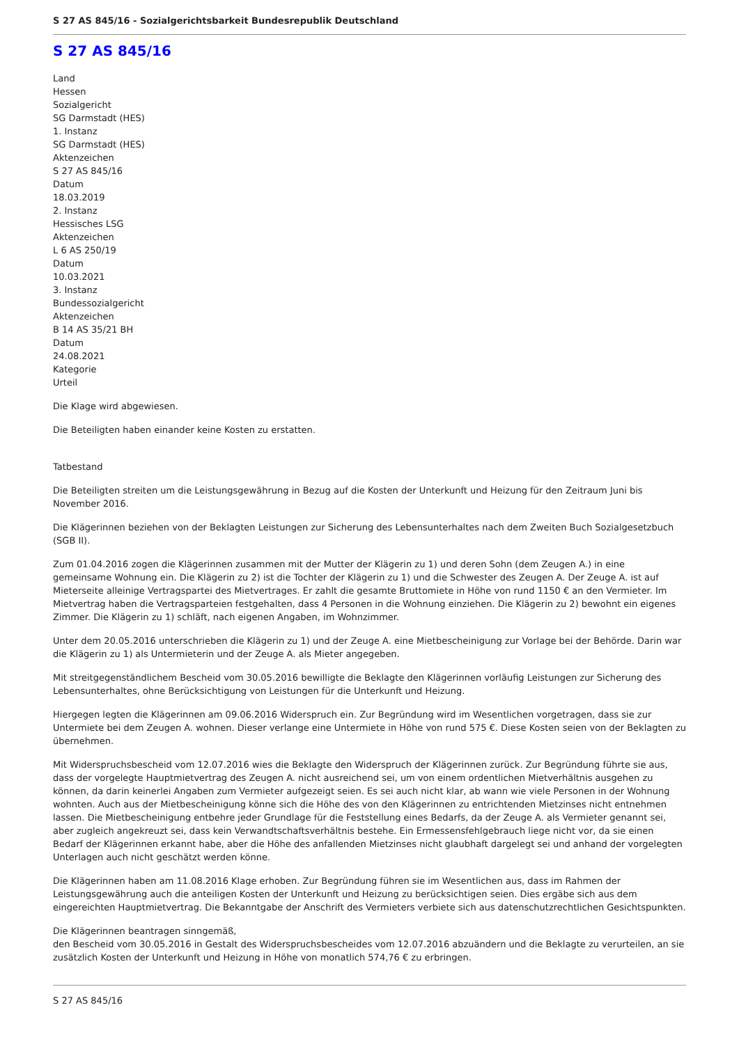S 27 AS 845/16 - Sozialgerichtsbarkeit Bundesrepublik Deutschland
S 27 AS 845/16
Land
Hessen
Sozialgericht
SG Darmstadt (HES)
1. Instanz
SG Darmstadt (HES)
Aktenzeichen
S 27 AS 845/16
Datum
18.03.2019
2. Instanz
Hessisches LSG
Aktenzeichen
L 6 AS 250/19
Datum
10.03.2021
3. Instanz
Bundessozialgericht
Aktenzeichen
B 14 AS 35/21 BH
Datum
24.08.2021
Kategorie
Urteil
Die Klage wird abgewiesen.
Die Beteiligten haben einander keine Kosten zu erstatten.
Tatbestand
Die Beteiligten streiten um die Leistungsgewährung in Bezug auf die Kosten der Unterkunft und Heizung für den Zeitraum Juni bis November 2016.
Die Klägerinnen beziehen von der Beklagten Leistungen zur Sicherung des Lebensunterhaltes nach dem Zweiten Buch Sozialgesetzbuch (SGB II).
Zum 01.04.2016 zogen die Klägerinnen zusammen mit der Mutter der Klägerin zu 1) und deren Sohn (dem Zeugen A.) in eine gemeinsame Wohnung ein. Die Klägerin zu 2) ist die Tochter der Klägerin zu 1) und die Schwester des Zeugen A. Der Zeuge A. ist auf Mieterseite alleinige Vertragspartei des Mietvertrages. Er zahlt die gesamte Bruttomiete in Höhe von rund 1150 € an den Vermieter. Im Mietvertrag haben die Vertragsparteien festgehalten, dass 4 Personen in die Wohnung einziehen. Die Klägerin zu 2) bewohnt ein eigenes Zimmer. Die Klägerin zu 1) schläft, nach eigenen Angaben, im Wohnzimmer.
Unter dem 20.05.2016 unterschrieben die Klägerin zu 1) und der Zeuge A. eine Mietbescheinigung zur Vorlage bei der Behörde. Darin war die Klägerin zu 1) als Untermieterin und der Zeuge A. als Mieter angegeben.
Mit streitgegenständlichem Bescheid vom 30.05.2016 bewilligte die Beklagte den Klägerinnen vorläufig Leistungen zur Sicherung des Lebensunterhaltes, ohne Berücksichtigung von Leistungen für die Unterkunft und Heizung.
Hiergegen legten die Klägerinnen am 09.06.2016 Widerspruch ein. Zur Begründung wird im Wesentlichen vorgetragen, dass sie zur Untermiete bei dem Zeugen A. wohnen. Dieser verlange eine Untermiete in Höhe von rund 575 €. Diese Kosten seien von der Beklagten zu übernehmen.
Mit Widerspruchsbescheid vom 12.07.2016 wies die Beklagte den Widerspruch der Klägerinnen zurück. Zur Begründung führte sie aus, dass der vorgelegte Hauptmietvertrag des Zeugen A. nicht ausreichend sei, um von einem ordentlichen Mietverhältnis ausgehen zu können, da darin keinerlei Angaben zum Vermieter aufgezeigt seien. Es sei auch nicht klar, ab wann wie viele Personen in der Wohnung wohnten. Auch aus der Mietbescheinigung könne sich die Höhe des von den Klägerinnen zu entrichtenden Mietzinses nicht entnehmen lassen. Die Mietbescheinigung entbehre jeder Grundlage für die Feststellung eines Bedarfs, da der Zeuge A. als Vermieter genannt sei, aber zugleich angekreuzt sei, dass kein Verwandtschaftsverhältnis bestehe. Ein Ermessensfehlgebrauch liege nicht vor, da sie einen Bedarf der Klägerinnen erkannt habe, aber die Höhe des anfallenden Mietzinses nicht glaubhaft dargelegt sei und anhand der vorgelegten Unterlagen auch nicht geschätzt werden könne.
Die Klägerinnen haben am 11.08.2016 Klage erhoben. Zur Begründung führen sie im Wesentlichen aus, dass im Rahmen der Leistungsgewährung auch die anteiligen Kosten der Unterkunft und Heizung zu berücksichtigen seien. Dies ergäbe sich aus dem eingereichten Hauptmietvertrag. Die Bekanntgabe der Anschrift des Vermieters verbiete sich aus datenschutzrechtlichen Gesichtspunkten.
Die Klägerinnen beantragen sinngemäß,
den Bescheid vom 30.05.2016 in Gestalt des Widerspruchsbescheides vom 12.07.2016 abzuändern und die Beklagte zu verurteilen, an sie zusätzlich Kosten der Unterkunft und Heizung in Höhe von monatlich 574,76 € zu erbringen.
S 27 AS 845/16